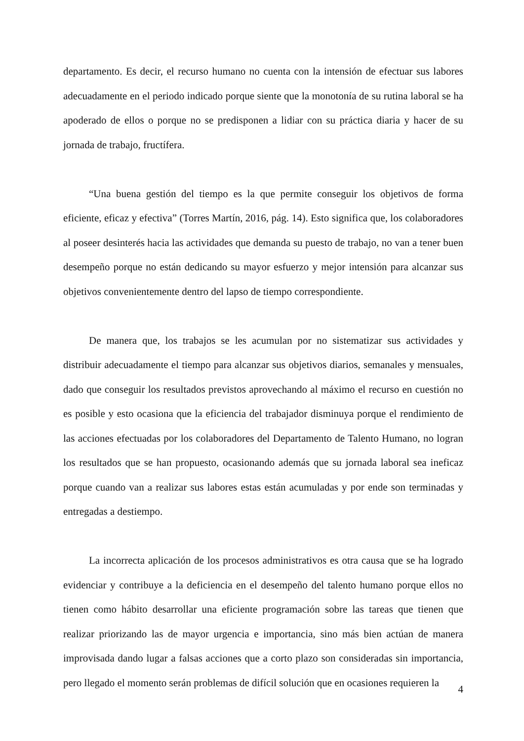departamento. Es decir, el recurso humano no cuenta con la intensión de efectuar sus labores adecuadamente en el periodo indicado porque siente que la monotonía de su rutina laboral se ha apoderado de ellos o porque no se predisponen a lidiar con su práctica diaria y hacer de su jornada de trabajo, fructífera.
“Una buena gestión del tiempo es la que permite conseguir los objetivos de forma eficiente, eficaz y efectiva” (Torres Martín, 2016, pág. 14). Esto significa que, los colaboradores al poseer desinterés hacia las actividades que demanda su puesto de trabajo, no van a tener buen desempeño porque no están dedicando su mayor esfuerzo y mejor intensión para alcanzar sus objetivos convenientemente dentro del lapso de tiempo correspondiente.
De manera que, los trabajos se les acumulan por no sistematizar sus actividades y distribuir adecuadamente el tiempo para alcanzar sus objetivos diarios, semanales y mensuales, dado que conseguir los resultados previstos aprovechando al máximo el recurso en cuestión no es posible y esto ocasiona que la eficiencia del trabajador disminuya porque el rendimiento de las acciones efectuadas por los colaboradores del Departamento de Talento Humano, no logran los resultados que se han propuesto, ocasionando además que su jornada laboral sea ineficaz porque cuando van a realizar sus labores estas están acumuladas y por ende son terminadas y entregadas a destiempo.
La incorrecta aplicación de los procesos administrativos es otra causa que se ha logrado evidenciar y contribuye a la deficiencia en el desempeño del talento humano porque ellos no tienen como hábito desarrollar una eficiente programación sobre las tareas que tienen que realizar priorizando las de mayor urgencia e importancia, sino más bien actúan de manera improvisada dando lugar a falsas acciones que a corto plazo son consideradas sin importancia, pero llegado el momento serán problemas de difícil solución que en ocasiones requieren la
4